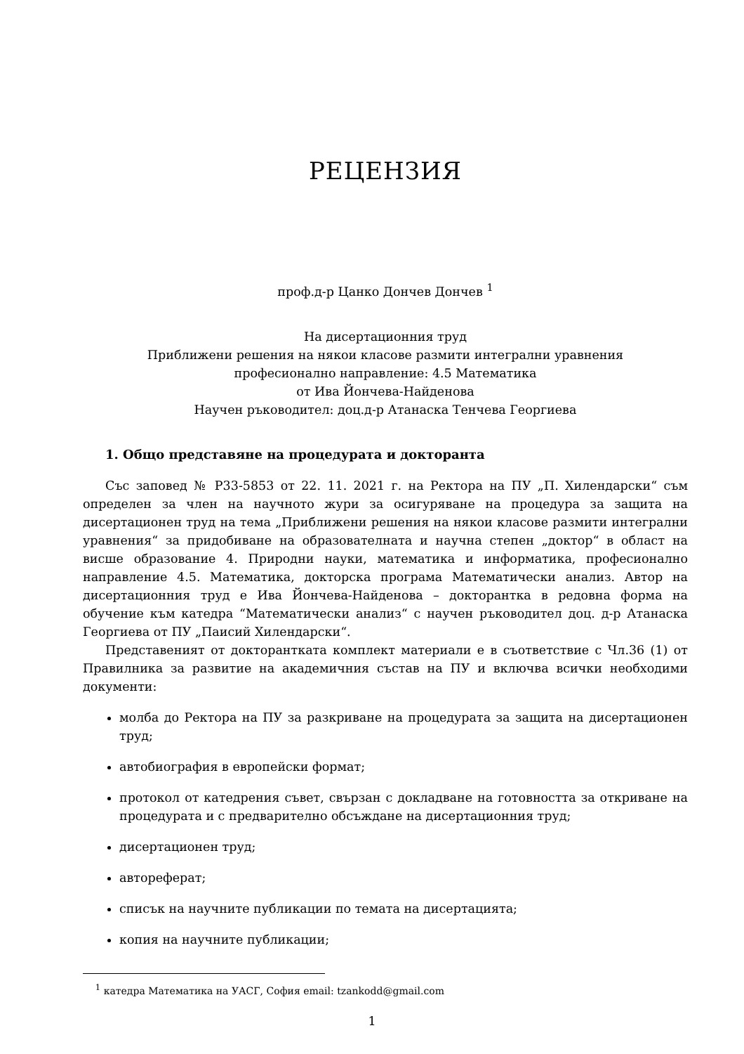РЕЦЕНЗИЯ
проф.д-р Цанко Дончев Дончев <sup>1</sup>
На дисертационния труд
Приближени решения на някои класове размити интегрални уравнения
професионално направление: 4.5 Математика
от Ива Йончева-Найденова
Научен ръководител: доц.д-р Атанаска Тенчева Георгиева
1. Общо представяне на процедурата и докторанта
Със заповед № Р33-5853 от 22. 11. 2021 г. на Ректора на ПУ „П. Хилендарски“ съм определен за член на научното жури за осигуряване на процедура за защита на дисертационен труд на тема „Приближени решения на някои класове размити интегрални уравнения“ за придобиване на образователната и научна степен „доктор“ в област на висше образование 4. Природни науки, математика и информатика, професионално направление 4.5. Математика, докторска програма Математически анализ. Автор на дисертационния труд е Ива Йончева-Найденова – докторантка в редовна форма на обучение към катедра “Математически анализ“ с научен ръководител доц. д-р Атанаска Георгиева от ПУ „Паисий Хилендарски“.
Представеният от докторантката комплект материали е в съответствие с Чл.36 (1) от Правилника за развитие на академичния състав на ПУ и включва всички необходими документи:
молба до Ректора на ПУ за разкриване на процедурата за защита на дисертационен труд;
автобиография в европейски формат;
протокол от катедрения съвет, свързан с докладване на готовността за откриване на процедурата и с предварително обсъждане на дисертационния труд;
дисертационен труд;
автореферат;
списък на научните публикации по темата на дисертацията;
копия на научните публикации;
<sup>1</sup> катедра Математика на УАСГ, София email: tzankodd@gmail.com
1